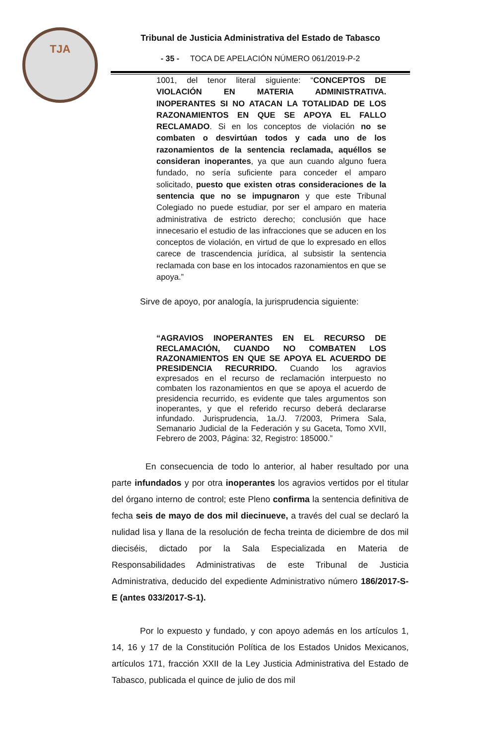TJA
Tribunal de Justicia Administrativa del Estado de Tabasco
- 35 - TOCA DE APELACIÓN NÚMERO 061/2019-P-2
1001, del tenor literal siguiente: “CONCEPTOS DE VIOLACIÓN EN MATERIA ADMINISTRATIVA. INOPERANTES SI NO ATACAN LA TOTALIDAD DE LOS RAZONAMIENTOS EN QUE SE APOYA EL FALLO RECLAMADO. Si en los conceptos de violación no se combaten o desvirtúan todos y cada uno de los razonamientos de la sentencia reclamada, aquéllos se consideran inoperantes, ya que aun cuando alguno fuera fundado, no sería suficiente para conceder el amparo solicitado, puesto que existen otras consideraciones de la sentencia que no se impugnaron y que este Tribunal Colegiado no puede estudiar, por ser el amparo en materia administrativa de estricto derecho; conclusión que hace innecesario el estudio de las infracciones que se aducen en los conceptos de violación, en virtud de que lo expresado en ellos carece de trascendencia jurídica, al subsistir la sentencia reclamada con base en los intocados razonamientos en que se apoya.”
Sirve de apoyo, por analogía, la jurisprudencia siguiente:
“AGRAVIOS INOPERANTES EN EL RECURSO DE RECLAMACIÓN, CUANDO NO COMBATEN LOS RAZONAMIENTOS EN QUE SE APOYA EL ACUERDO DE PRESIDENCIA RECURRIDO. Cuando los agravios expresados en el recurso de reclamación interpuesto no combaten los razonamientos en que se apoya el acuerdo de presidencia recurrido, es evidente que tales argumentos son inoperantes, y que el referido recurso deberá declararse infundado. Jurisprudencia, 1a./J. 7/2003, Primera Sala, Semanario Judicial de la Federación y su Gaceta, Tomo XVII, Febrero de 2003, Página: 32, Registro: 185000.”
En consecuencia de todo lo anterior, al haber resultado por una parte infundados y por otra inoperantes los agravios vertidos por el titular del órgano interno de control; este Pleno confirma la sentencia definitiva de fecha seis de mayo de dos mil diecinueve, a través del cual se declaró la nulidad lisa y llana de la resolución de fecha treinta de diciembre de dos mil dieciséis, dictado por la Sala Especializada en Materia de Responsabilidades Administrativas de este Tribunal de Justicia Administrativa, deducido del expediente Administrativo número 186/2017-S-E (antes 033/2017-S-1).
Por lo expuesto y fundado, y con apoyo además en los artículos 1, 14, 16 y 17 de la Constitución Política de los Estados Unidos Mexicanos, artículos 171, fracción XXII de la Ley Justicia Administrativa del Estado de Tabasco, publicada el quince de julio de dos mil